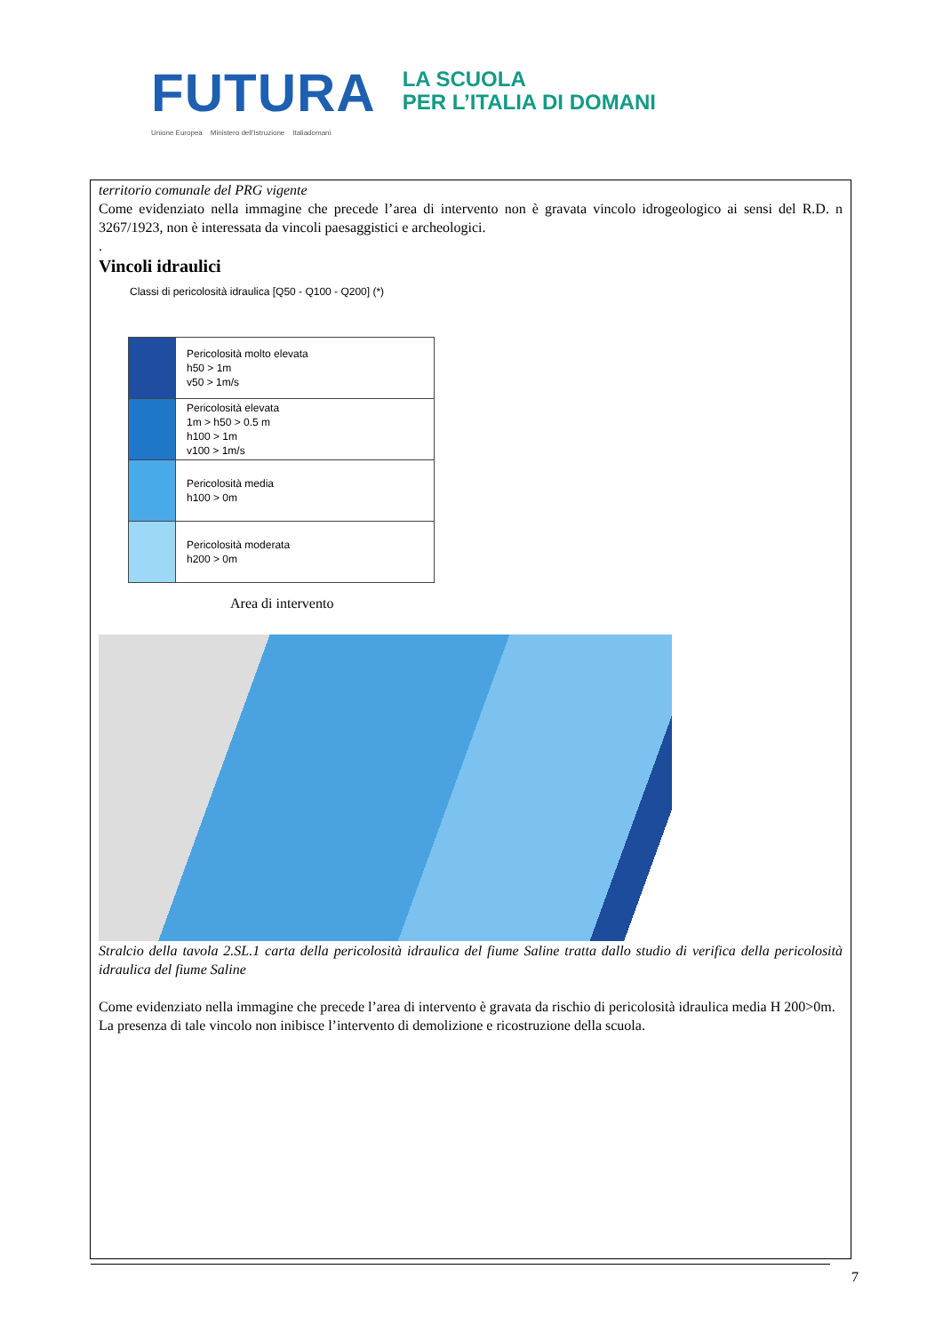FUTURA
LA SCUOLA
PER L’ITALIA DI DOMANI
Unione Europea Ministero dell’Istruzione Italiadomani
territorio comunale del PRG vigente
Come evidenziato nella immagine che precede l’area di intervento non è gravata vincolo idrogeologico ai sensi del R.D. n 3267/1923, non è interessata da vincoli paesaggistici e archeologici.
.
Vincoli idraulici
Classi di pericolosità idraulica [Q50 - Q100 - Q200] (*)
| | Pericolosità molto elevata h50 > 1m v50 > 1m/s |
| | Pericolosità elevata 1m > h50 > 0.5 m h100 > 1m v100 > 1m/s |
| | Pericolosità media h100 > 0m |
| | Pericolosità moderata h200 > 0m |
Area di intervento
Stralcio della tavola 2.SL.1 carta della pericolosità idraulica del fiume Saline tratta dallo studio di verifica della pericolosità idraulica del fiume Saline
Come evidenziato nella immagine che precede l’area di intervento è gravata da rischio di pericolosità idraulica media H 200>0m.
La presenza di tale vincolo non inibisce l’intervento di demolizione e ricostruzione della scuola.
7